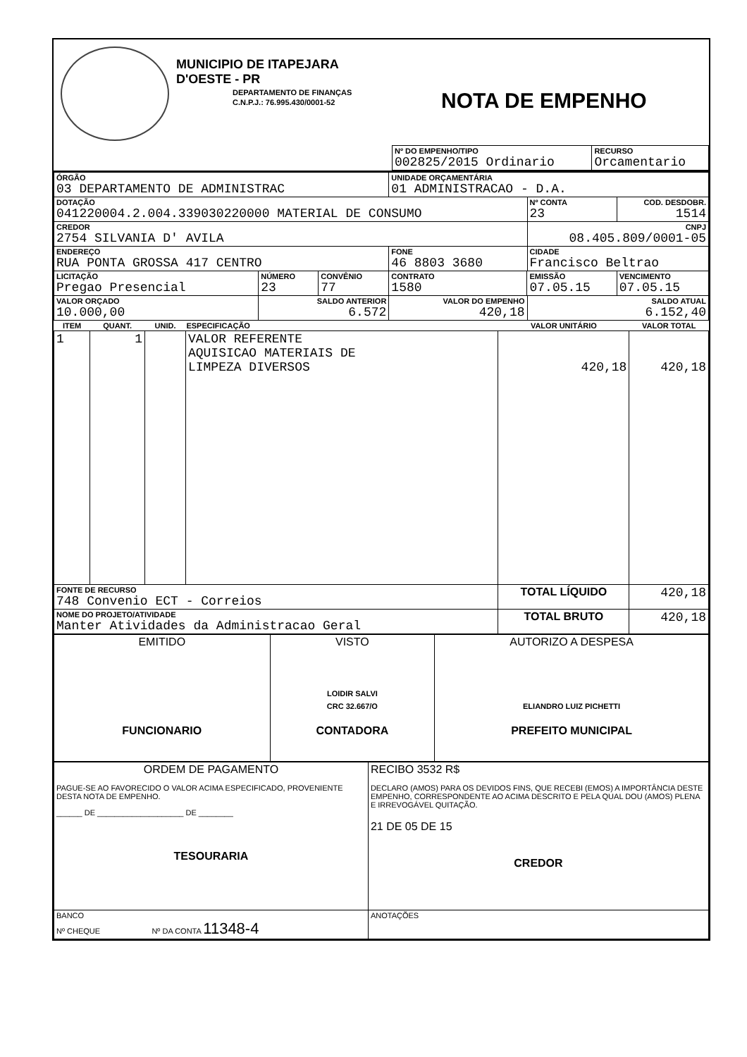MUNICIPIO DE ITAPEJARA D'OESTE - PR
DEPARTAMENTO DE FINANÇAS
C.N.P.J.: 76.995.430/0001-52
NOTA DE EMPENHO
| Nº DO EMPENHO/TIPO 002825/2015 Ordinario | RECURSO Orcamentario |
| ÓRGÃO 03 DEPARTAMENTO DE ADMINISTRAC | | | UNIDADE ORÇAMENTÁRIA 01 ADMINISTRACAO - D.A. | | | |
| DOTAÇÃO 041220004.2.004.339030220000 MATERIAL DE CONSUMO | | | | | Nº CONTA 23 | COD. DESDOBR. 1514 |
| CREDOR 2754 SILVANIA D' AVILA | | | | | CNPJ 08.405.809/0001-05 | |
| ENDEREÇO RUA PONTA GROSSA 417 CENTRO | | | FONE 46 8803 3680 | | CIDADE Francisco Beltrao | |
| LICITAÇÃO Pregao Presencial | NÚMERO 23 | CONVÊNIO 77 | CONTRATO 1580 | EMISSÃO 07.05.15 | | VENCIMENTO 07.05.15 |
| VALOR ORÇADO 10.000,00 | SALDO ANTERIOR 6.572 | | VALOR DO EMPENHO 420,18 | | SALDO ATUAL 6.152,40 | |
| ITEM | QUANT. | UNID. | ESPECIFICAÇÃO | VALOR UNITÁRIO | VALOR TOTAL |
| --- | --- | --- | --- | --- | --- |
| 1 | 1 | | VALOR REFERENTE AQUISICAO MATERIAIS DE LIMPEZA DIVERSOS | 420,18 | 420,18 |
| FONTE DE RECURSO 748 Convenio ECT - Correios | | | | TOTAL LÍQUIDO | 420,18 |
| NOME DO PROJETO/ATIVIDADE Manter Atividades da Administracao Geral | | | | TOTAL BRUTO | 420,18 |
| EMITIDO FUNCIONARIO | VISTO LOIDIR SALVI CRC 32.667/O CONTADORA | AUTORIZO A DESPESA ELIANDRO LUIZ PICHETTI PREFEITO MUNICIPAL |
| ORDEM DE PAGAMENTO PAGUE-SE AO FAVORECIDO O VALOR ACIMA ESPECIFICADO, PROVENIENTE DESTA NOTA DE EMPENHO. ______ DE ____________________ DE ________ TESOURARIA | RECIBO 3532 R$ DECLARO (AMOS) PARA OS DEVIDOS FINS, QUE RECEBI (EMOS) A IMPORTÂNCIA DESTE EMPENHO, CORRESPONDENTE AO ACIMA DESCRITO E PELA QUAL DOU (AMOS) PLENA E IRREVOGÁVEL QUITAÇÃO. 21 DE 05 DE 15 CREDOR |
| BANCO Nº CHEQUE Nº DA CONTA 11348-4 | ANOTAÇÕES |